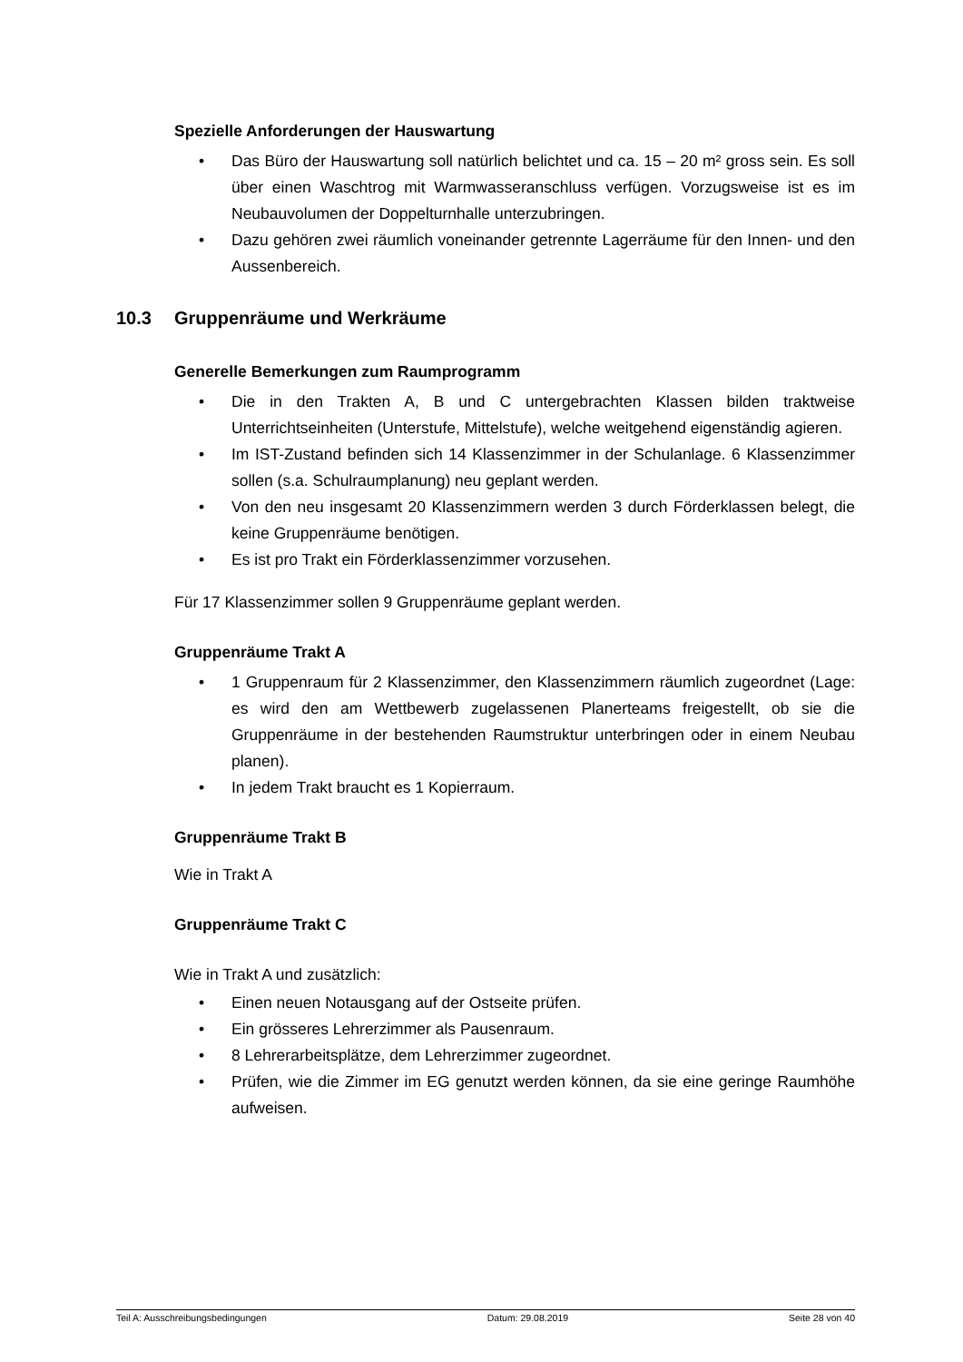Spezielle Anforderungen der Hauswartung
• Das Büro der Hauswartung soll natürlich belichtet und ca. 15 – 20 m² gross sein. Es soll über einen Waschtrog mit Warmwasseranschluss verfügen. Vorzugsweise ist es im Neubauvolumen der Doppelturnhalle unterzubringen.
• Dazu gehören zwei räumlich voneinander getrennte Lagerräume für den Innen- und den Aussenbereich.
10.3 Gruppenräume und Werkräume
Generelle Bemerkungen zum Raumprogramm
• Die in den Trakten A, B und C untergebrachten Klassen bilden traktweise Unterrichtseinheiten (Unterstufe, Mittelstufe), welche weitgehend eigenständig agieren.
• Im IST-Zustand befinden sich 14 Klassenzimmer in der Schulanlage. 6 Klassenzimmer sollen (s.a. Schulraumplanung) neu geplant werden.
• Von den neu insgesamt 20 Klassenzimmern werden 3 durch Förderklassen belegt, die keine Gruppenräume benötigen.
• Es ist pro Trakt ein Förderklassenzimmer vorzusehen.
Für 17 Klassenzimmer sollen 9 Gruppenräume geplant werden.
Gruppenräume Trakt A
• 1 Gruppenraum für 2 Klassenzimmer, den Klassenzimmern räumlich zugeordnet (Lage: es wird den am Wettbewerb zugelassenen Planerteams freigestellt, ob sie die Gruppenräume in der bestehenden Raumstruktur unterbringen oder in einem Neubau planen).
• In jedem Trakt braucht es 1 Kopierraum.
Gruppenräume Trakt B
Wie in Trakt A
Gruppenräume Trakt C
Wie in Trakt A und zusätzlich:
• Einen neuen Notausgang auf der Ostseite prüfen.
• Ein grösseres Lehrerzimmer als Pausenraum.
• 8 Lehrerarbeitsplätze, dem Lehrerzimmer zugeordnet.
• Prüfen, wie die Zimmer im EG genutzt werden können, da sie eine geringe Raumhöhe aufweisen.
Teil A: Ausschreibungsbedingungen Datum: 29.08.2019 Seite 28 von 40